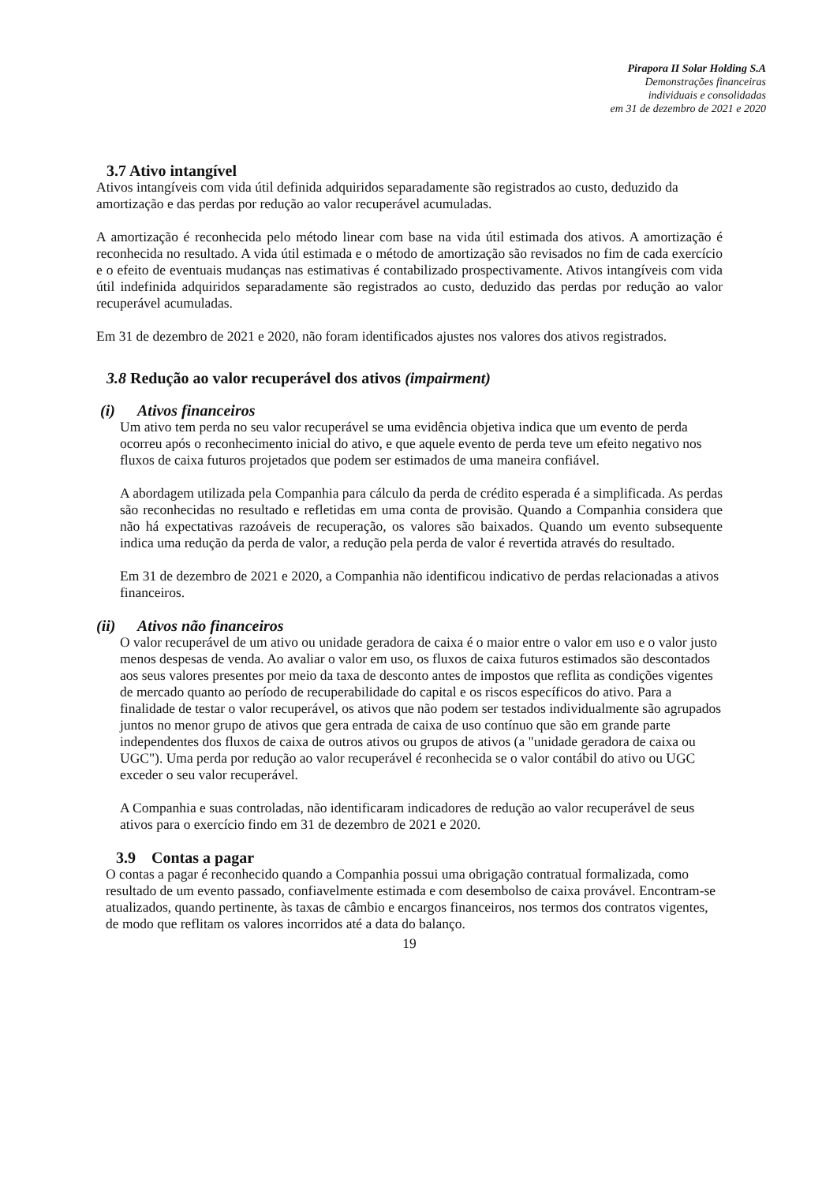Pirapora II Solar Holding S.A
Demonstrações financeiras
individuais e consolidadas
em 31 de dezembro de 2021 e 2020
3.7 Ativo intangível
Ativos intangíveis com vida útil definida adquiridos separadamente são registrados ao custo, deduzido da amortização e das perdas por redução ao valor recuperável acumuladas.
A amortização é reconhecida pelo método linear com base na vida útil estimada dos ativos. A amortização é reconhecida no resultado. A vida útil estimada e o método de amortização são revisados no fim de cada exercício e o efeito de eventuais mudanças nas estimativas é contabilizado prospectivamente. Ativos intangíveis com vida útil indefinida adquiridos separadamente são registrados ao custo, deduzido das perdas por redução ao valor recuperável acumuladas.
Em 31 de dezembro de 2021 e 2020, não foram identificados ajustes nos valores dos ativos registrados.
3.8 Redução ao valor recuperável dos ativos (impairment)
(i) Ativos financeiros
Um ativo tem perda no seu valor recuperável se uma evidência objetiva indica que um evento de perda ocorreu após o reconhecimento inicial do ativo, e que aquele evento de perda teve um efeito negativo nos fluxos de caixa futuros projetados que podem ser estimados de uma maneira confiável.
A abordagem utilizada pela Companhia para cálculo da perda de crédito esperada é a simplificada. As perdas são reconhecidas no resultado e refletidas em uma conta de provisão. Quando a Companhia considera que não há expectativas razoáveis de recuperação, os valores são baixados. Quando um evento subsequente indica uma redução da perda de valor, a redução pela perda de valor é revertida através do resultado.
Em 31 de dezembro de 2021 e 2020, a Companhia não identificou indicativo de perdas relacionadas a ativos financeiros.
(ii) Ativos não financeiros
O valor recuperável de um ativo ou unidade geradora de caixa é o maior entre o valor em uso e o valor justo menos despesas de venda. Ao avaliar o valor em uso, os fluxos de caixa futuros estimados são descontados aos seus valores presentes por meio da taxa de desconto antes de impostos que reflita as condições vigentes de mercado quanto ao período de recuperabilidade do capital e os riscos específicos do ativo. Para a finalidade de testar o valor recuperável, os ativos que não podem ser testados individualmente são agrupados juntos no menor grupo de ativos que gera entrada de caixa de uso contínuo que são em grande parte independentes dos fluxos de caixa de outros ativos ou grupos de ativos (a "unidade geradora de caixa ou UGC"). Uma perda por redução ao valor recuperável é reconhecida se o valor contábil do ativo ou UGC exceder o seu valor recuperável.
A Companhia e suas controladas, não identificaram indicadores de redução ao valor recuperável de seus ativos para o exercício findo em 31 de dezembro de 2021 e 2020.
3.9 Contas a pagar
O contas a pagar é reconhecido quando a Companhia possui uma obrigação contratual formalizada, como resultado de um evento passado, confiavelmente estimada e com desembolso de caixa provável. Encontram-se atualizados, quando pertinente, às taxas de câmbio e encargos financeiros, nos termos dos contratos vigentes, de modo que reflitam os valores incorridos até a data do balanço.
19